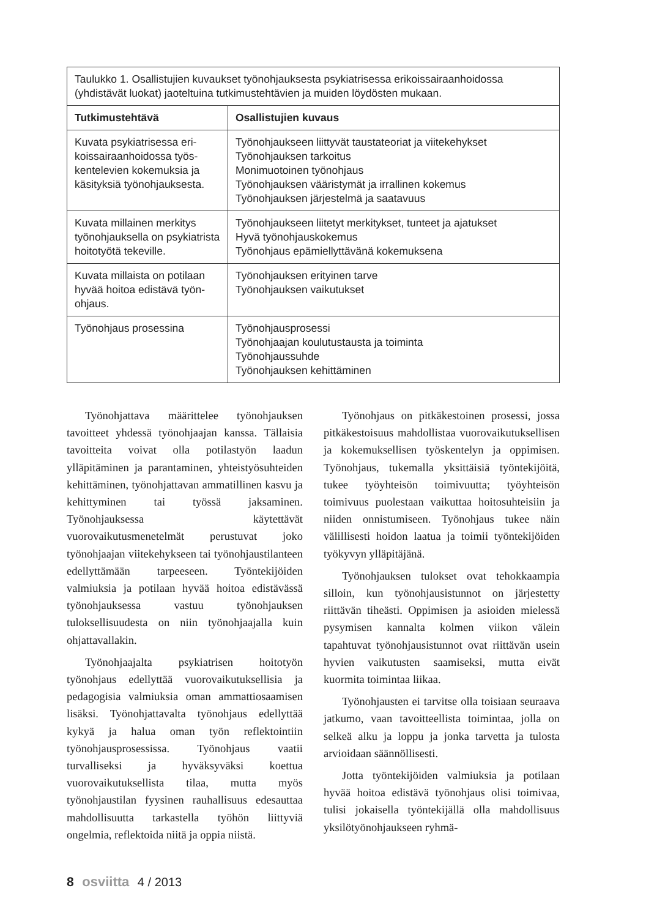| Taulukko 1. Osallistujien kuvaukset työnohjauksesta psykiatrisessa erikoissairaanhoidossa (yhdistävät luokat) jaoteltuina tutkimustehtävien ja muiden löydösten mukaan. | |
| Tutkimustehtävä | Osallistujien kuvaus |
| Kuvata psykiatrisessa eri­koissairaanhoidossa työs­kentelevien kokemuksia ja käsityksiä työnohjauksesta. | Työnohjaukseen liittyvät taustateoriat ja viitekehykset Työnohjauksen tarkoitus Monimuotoinen työnohjaus Työnohjauksen vääristymät ja irrallinen kokemus Työnohjauksen järjestelmä ja saatavuus |
| Kuvata millainen merkitys työnohjauksella on psykiat­rista hoitotyötä tekeville. | Työnohjaukseen liitetyt merkitykset, tunteet ja ajatukset Hyvä työnohjauskokemus Työnohjaus epämiellyttävänä kokemuksena |
| Kuvata millaista on potilaan hyvää hoitoa edistävä työn­ohjaus. | Työnohjauksen erityinen tarve Työnohjauksen vaikutukset |
| Työnohjaus prosessina | Työnohjausprosessi Työnohjaajan koulutustausta ja toiminta Työnohjaussuhde Työnohjauksen kehittäminen |
Työnohjattava määrittelee työnohjauksen tavoitteet yhdessä työnohjaajan kanssa. Tällaisia tavoitteita voivat olla potilastyön laadun ylläpitäminen ja parantaminen, yhteistyösuhteiden kehittäminen, työnohjattavan ammatillinen kasvu ja kehittyminen tai työssä jaksaminen. Työnohjauksessa käytettävät vuorovaikutusmenetelmät perustuvat joko työnohjaajan viitekehykseen tai työnohjaustilanteen edellyttämään tarpeeseen. Työntekijöiden valmiuksia ja potilaan hyvää hoitoa edistävässä työnohjauksessa vastuu työnohjauksen tuloksellisuudesta on niin työnohjaajalla kuin ohjattavallakin.
Työnohjaajalta psykiatrisen hoitotyön työnohjaus edellyttää vuorovaikutuksellisia ja pedagogisia valmiuksia oman ammattiosaamisen lisäksi. Työnohjattavalta työnohjaus edellyttää kykyä ja halua oman työn reflektointiin työnohjausprosessissa. Työnohjaus vaatii turvalliseksi ja hyväksyväksi koettua vuorovaikutuksellista tilaa, mutta myös työnohjaustilan fyysinen rauhallisuus edesauttaa mahdollisuutta tarkastella työhön liittyviä ongelmia, reflektoida niitä ja oppia niistä.
Työnohjaus on pitkäkestoinen prosessi, jossa pitkäkestoisuus mahdollistaa vuorovaikutuksellisen ja kokemuksellisen työskentelyn ja oppimisen. Työnohjaus, tukemalla yksittäisiä työntekijöitä, tukee työyhteisön toimivuutta; työyhteisön toimivuus puolestaan vaikuttaa hoitosuhteisiin ja niiden onnistumiseen. Työnohjaus tukee näin välillisesti hoidon laatua ja toimii työntekijöiden työkyvyn ylläpitäjänä.
Työnohjauksen tulokset ovat tehokkaampia silloin, kun työnohjausistunnot on järjestetty riittävän tiheästi. Oppimisen ja asioiden mielessä pysymisen kannalta kolmen viikon välein tapahtuvat työnohjausistunnot ovat riittävän usein hyvien vaikutusten saamiseksi, mutta eivät kuormita toimintaa liikaa.
Työnohjausten ei tarvitse olla toisiaan seuraava jatkumo, vaan tavoitteellista toimintaa, jolla on selkeä alku ja loppu ja jonka tarvetta ja tulosta arvioidaan säännöllisesti.
Jotta työntekijöiden valmiuksia ja potilaan hyvää hoitoa edistävä työnohjaus olisi toimivaa, tulisi jokaisella työntekijällä olla mahdollisuus yksilötyönohjaukseen ryhmä-
8 osviitta 4 / 2013